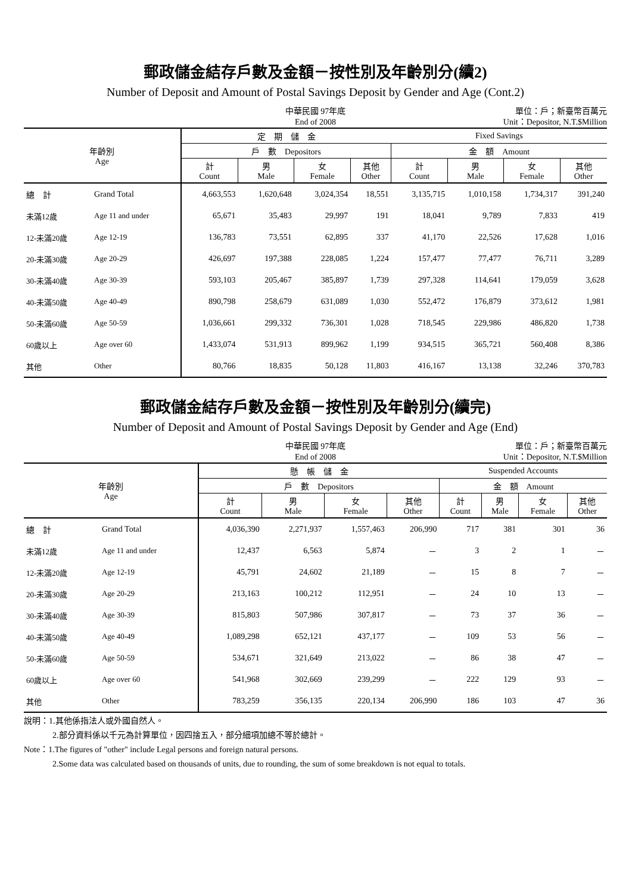郵政儲金結存戶數及金額－按性別及年齡別分(續2)
Number of Deposit and Amount of Postal Savings Deposit by Gender and Age (Cont.2)
中華民國 97年底
End of 2008
單位：戶；新臺幣百萬元
Unit：Depositor, N.T.$Million
| 年齡別 Age | | 定 期 儲 金 | | | | Fixed Savings | | | |
| --- | --- | --- | --- | --- | --- | --- | --- | --- | --- |
| | | 戶 數 Depositors | | | | 金 額 Amount | | | |
| | | 計 Count | 男 Male | 女 Female | 其他 Other | 計 Count | 男 Male | 女 Female | 其他 Other |
| 總 計 | Grand Total | 4,663,553 | 1,620,648 | 3,024,354 | 18,551 | 3,135,715 | 1,010,158 | 1,734,317 | 391,240 |
| 未滿12歲 | Age 11 and under | 65,671 | 35,483 | 29,997 | 191 | 18,041 | 9,789 | 7,833 | 419 |
| 12-未滿20歲 | Age 12-19 | 136,783 | 73,551 | 62,895 | 337 | 41,170 | 22,526 | 17,628 | 1,016 |
| 20-未滿30歲 | Age 20-29 | 426,697 | 197,388 | 228,085 | 1,224 | 157,477 | 77,477 | 76,711 | 3,289 |
| 30-未滿40歲 | Age 30-39 | 593,103 | 205,467 | 385,897 | 1,739 | 297,328 | 114,641 | 179,059 | 3,628 |
| 40-未滿50歲 | Age 40-49 | 890,798 | 258,679 | 631,089 | 1,030 | 552,472 | 176,879 | 373,612 | 1,981 |
| 50-未滿60歲 | Age 50-59 | 1,036,661 | 299,332 | 736,301 | 1,028 | 718,545 | 229,986 | 486,820 | 1,738 |
| 60歲以上 | Age over 60 | 1,433,074 | 531,913 | 899,962 | 1,199 | 934,515 | 365,721 | 560,408 | 8,386 |
| 其他 | Other | 80,766 | 18,835 | 50,128 | 11,803 | 416,167 | 13,138 | 32,246 | 370,783 |
郵政儲金結存戶數及金額－按性別及年齡別分(續完)
Number of Deposit and Amount of Postal Savings Deposit by Gender and Age (End)
中華民國 97年底
End of 2008
單位：戶；新臺幣百萬元
Unit：Depositor, N.T.$Million
| 年齡別 Age | | 懸 帳 儲 金 | | | | Suspended Accounts | | | |
| --- | --- | --- | --- | --- | --- | --- | --- | --- | --- |
| | | 戶 數 Depositors | | | | 金 額 Amount | | | |
| | | 計 Count | 男 Male | 女 Female | 其他 Other | 計 Count | 男 Male | 女 Female | 其他 Other |
| 總 計 | Grand Total | 4,036,390 | 2,271,937 | 1,557,463 | 206,990 | 717 | 381 | 301 | 36 |
| 未滿12歲 | Age 11 and under | 12,437 | 6,563 | 5,874 | － | 3 | 2 | 1 | － |
| 12-未滿20歲 | Age 12-19 | 45,791 | 24,602 | 21,189 | － | 15 | 8 | 7 | － |
| 20-未滿30歲 | Age 20-29 | 213,163 | 100,212 | 112,951 | － | 24 | 10 | 13 | － |
| 30-未滿40歲 | Age 30-39 | 815,803 | 507,986 | 307,817 | － | 73 | 37 | 36 | － |
| 40-未滿50歲 | Age 40-49 | 1,089,298 | 652,121 | 437,177 | － | 109 | 53 | 56 | － |
| 50-未滿60歲 | Age 50-59 | 534,671 | 321,649 | 213,022 | － | 86 | 38 | 47 | － |
| 60歲以上 | Age over 60 | 541,968 | 302,669 | 239,299 | － | 222 | 129 | 93 | － |
| 其他 | Other | 783,259 | 356,135 | 220,134 | 206,990 | 186 | 103 | 47 | 36 |
說明：1.其他係指法人或外國自然人。
2.部分資料係以千元為計算單位，因四捨五入，部分細項加總不等於總計。
Note：1.The figures of "other" include Legal persons and foreign natural persons.
2.Some data was calculated based on thousands of units, due to rounding, the sum of some breakdown is not equal to totals.